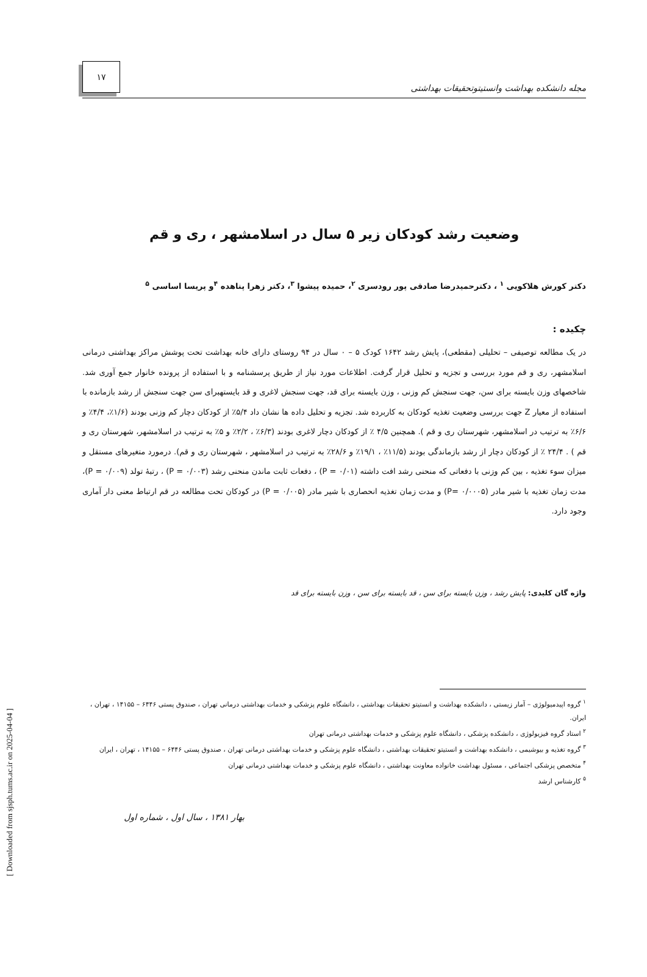مجله دانشکده بهداشت وانستیتوتحقیقات بهداشتی
۱۷
وضعیت رشد کودکان زیر ۵ سال در اسلامشهر ، ری و قم
دکتر کورش هلاکویی <sup>۱</sup> ، دکترحمیدرضا صادقی پور رودسری <sup>۲</sup>، حمیده پیشوا <sup>۳</sup>، دکتر زهرا پناهده <sup>۴</sup>و پریسا اساسی <sup>۵</sup>
چکیده :
در یک مطالعه توصیفی – تحلیلی (مقطعی)، پایش رشد ۱۶۴۲ کودک ۵ – ۰ سال در ۹۴ روستای دارای خانه بهداشت تحت پوشش مراکز بهداشتی درمانی اسلامشهر، ری و قم مورد بررسی و تجزیه و تحلیل قرار گرفت. اطلاعات مورد نیاز از طریق پرسشنامه و با استفاده از پرونده خانوار جمع آوری شد. شاخصهای وزن بایسته برای سن، جهت سنجش کم وزنی ، وزن بایسته برای قد، جهت سنجش لاغری و قد بایستهبرای سن جهت سنجش از رشد بازمانده با استفاده از معیار Z جهت بررسی وضعیت تغذیه کودکان به کاربرده شد. تجزیه و تحلیل داده ها نشان داد ۵/۴٪ از کودکان دچار کم وزنی بودند (۱/۶٪، ۴/۴٪ و ۶/۶٪ به ترتیب در اسلامشهر، شهرستان ری و قم ). همچنین ۴/۵ ٪ از کودکان دچار لاغری بودند (۶/۳٪ ، ۲/۲٪ و ۵٪ به ترتیب در اسلامشهر، شهرستان ری و قم ) . ۲۴/۴ ٪ از کودکان دچار از رشد بازماندگی بودند (۱۱/۵٪ ، ۱۹/۱٪ و ۲۸/۶٪ به ترتیب در اسلامشهر ، شهرستان ری و قم). درمورد متغیرهای مستقل و میزان سوء تغذیه ، بین کم وزنی با دفعاتی که منحنی رشد افت داشته (P = ۰/۰۱) ، دفعات ثابت ماندن منحنی رشد (P = ۰/۰۰۳) ، رتبهٔ تولد (P = ۰/۰۰۹)، مدت زمان تغذیه با شیر مادر (P= ۰/۰۰۰۵) و مدت زمان تغذیه انحصاری با شیر مادر (P = ۰/۰۰۵) در کودکان تحت مطالعه در قم ارتباط معنی دار آماری وجود دارد.
واژه گان کلیدی: پایش رشد ، وزن بایسته برای سن ، قد بایسته برای سن ، وزن بایسته برای قد
<sup>۱</sup> گروه اپیدمیولوژی – آمار زیستی ، دانشکده بهداشت و انستیتو تحقیقات بهداشتی ، دانشگاه علوم پزشکی و خدمات بهداشتی درمانی تهران ، صندوق پستی ۶۴۴۶ – ۱۴۱۵۵ ، تهران ، ایران.
<sup>۲</sup> استاد گروه فیزیولوژی ، دانشکده پزشکی ، دانشگاه علوم پزشکی و خدمات بهداشتی درمانی تهران
<sup>۳</sup> گروه تغذیه و بیوشیمی ، دانشکده بهداشت و انستیتو تحقیقات بهداشتی ، دانشگاه علوم پزشکی و خدمات بهداشتی درمانی تهران ، صندوق پستی ۶۴۴۶ – ۱۴۱۵۵ ، تهران ، ایران
<sup>۴</sup> متخصص پزشکی اجتماعی ، مسئول بهداشت خانواده معاونت بهداشتی ، دانشگاه علوم پزشکی و خدمات بهداشتی درمانی تهران
<sup>۵</sup> کارشناس ارشد
بهار ۱۳۸۱ ، سال اول ، شماره اول
[ Downloaded from sjsph.tums.ac.ir on 2025-04-04 ]